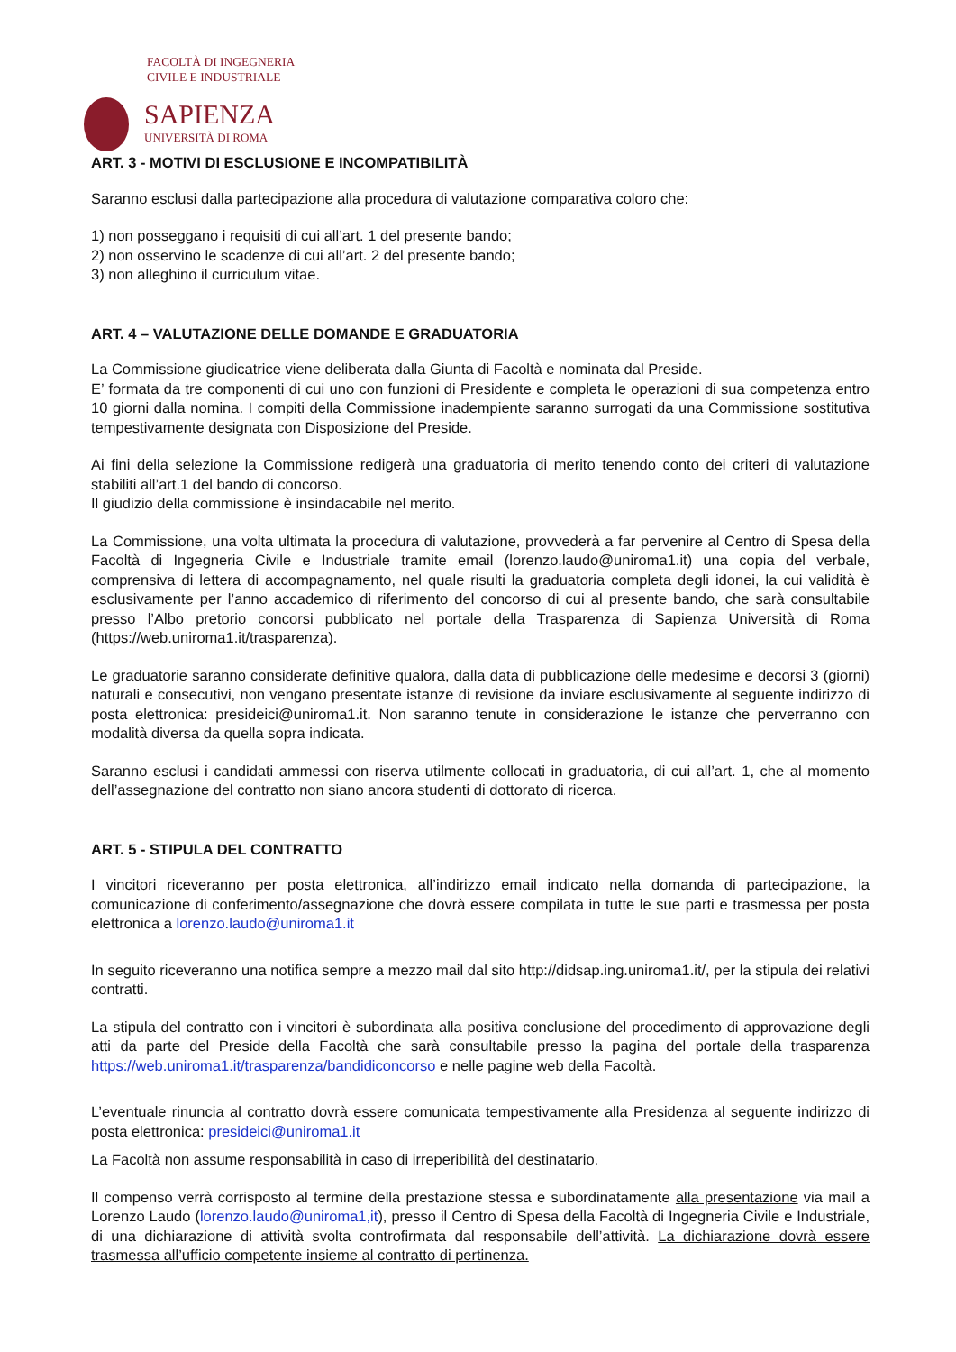FACOLTÀ DI INGEGNERIA
CIVILE E INDUSTRIALE
SAPIENZA
UNIVERSITÀ DI ROMA
ART. 3 - MOTIVI DI ESCLUSIONE E INCOMPATIBILITÀ
Saranno esclusi dalla partecipazione alla procedura di valutazione comparativa coloro che:
1) non posseggano i requisiti di cui all’art. 1 del presente bando;
2) non osservino le scadenze di cui all’art. 2 del presente bando;
3) non alleghino il curriculum vitae.
ART. 4 – VALUTAZIONE DELLE DOMANDE E GRADUATORIA
La Commissione giudicatrice viene deliberata dalla Giunta di Facoltà e nominata dal Preside.
E’ formata da tre componenti di cui uno con funzioni di Presidente e completa le operazioni di sua competenza entro 10 giorni dalla nomina. I compiti della Commissione inadempiente saranno surrogati da una Commissione sostitutiva tempestivamente designata con Disposizione del Preside.
Ai fini della selezione la Commissione redigerà una graduatoria di merito tenendo conto dei criteri di valutazione stabiliti all’art.1 del bando di concorso.
Il giudizio della commissione è insindacabile nel merito.
La Commissione, una volta ultimata la procedura di valutazione, provvederà a far pervenire al Centro di Spesa della Facoltà di Ingegneria Civile e Industriale tramite email (lorenzo.laudo@uniroma1.it) una copia del verbale, comprensiva di lettera di accompagnamento, nel quale risulti la graduatoria completa degli idonei, la cui validità è esclusivamente per l’anno accademico di riferimento del concorso di cui al presente bando, che sarà consultabile presso l’Albo pretorio concorsi pubblicato nel portale della Trasparenza di Sapienza Università di Roma (https://web.uniroma1.it/trasparenza).
Le graduatorie saranno considerate definitive qualora, dalla data di pubblicazione delle medesime e decorsi 3 (giorni) naturali e consecutivi, non vengano presentate istanze di revisione da inviare esclusivamente al seguente indirizzo di posta elettronica: presideici@uniroma1.it. Non saranno tenute in considerazione le istanze che perverranno con modalità diversa da quella sopra indicata.
Saranno esclusi i candidati ammessi con riserva utilmente collocati in graduatoria, di cui all’art. 1, che al momento dell’assegnazione del contratto non siano ancora studenti di dottorato di ricerca.
ART. 5 - STIPULA DEL CONTRATTO
I vincitori riceveranno per posta elettronica, all’indirizzo email indicato nella domanda di partecipazione, la comunicazione di conferimento/assegnazione che dovrà essere compilata in tutte le sue parti e trasmessa per posta elettronica a lorenzo.laudo@uniroma1.it
In seguito riceveranno una notifica sempre a mezzo mail dal sito http://didsap.ing.uniroma1.it/, per la stipula dei relativi contratti.
La stipula del contratto con i vincitori è subordinata alla positiva conclusione del procedimento di approvazione degli atti da parte del Preside della Facoltà che sarà consultabile presso la pagina del portale della trasparenza https://web.uniroma1.it/trasparenza/bandidiconcorso e nelle pagine web della Facoltà.
L’eventuale rinuncia al contratto dovrà essere comunicata tempestivamente alla Presidenza al seguente indirizzo di posta elettronica: presideici@uniroma1.it
La Facoltà non assume responsabilità in caso di irreperibilità del destinatario.
Il compenso verrà corrisposto al termine della prestazione stessa e subordinatamente alla presentazione via mail a Lorenzo Laudo (lorenzo.laudo@uniroma1,it), presso il Centro di Spesa della Facoltà di Ingegneria Civile e Industriale, di una dichiarazione di attività svolta controfirmata dal responsabile dell’attività. La dichiarazione dovrà essere trasmessa all’ufficio competente insieme al contratto di pertinenza.